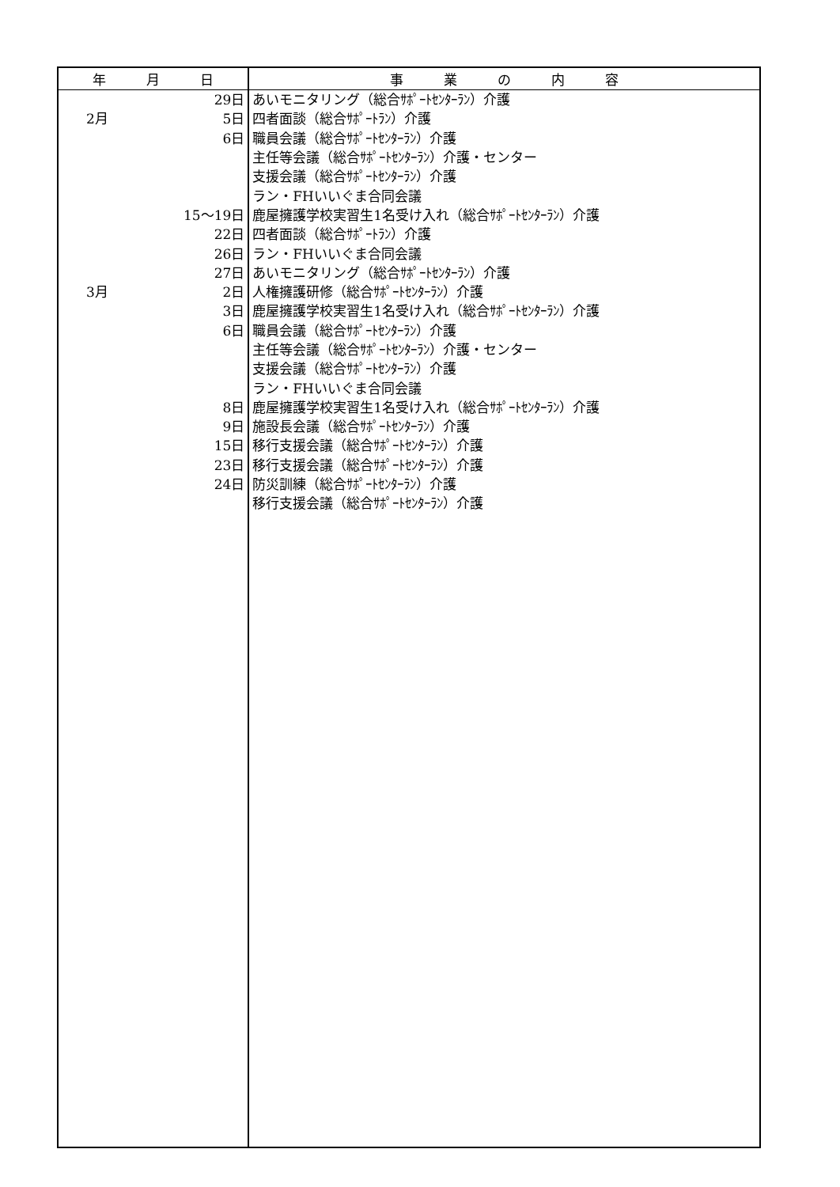| 年 月 日 | | 事 業 の 内 容 |
| --- | --- | --- |
| | 29日 | あいモニタリング（総合ｻﾎﾟｰﾄｾﾝﾀｰﾗﾝ）介護 |
| 2月 | 5日 | 四者面談（総合ｻﾎﾟｰﾄﾗﾝ）介護 |
| | 6日 | 職員会議（総合ｻﾎﾟｰﾄｾﾝﾀｰﾗﾝ）介護 |
| | | 主任等会議（総合ｻﾎﾟｰﾄｾﾝﾀｰﾗﾝ）介護・センター |
| | | 支援会議（総合ｻﾎﾟｰﾄｾﾝﾀｰﾗﾝ）介護 |
| | | ラン・FHいいぐま合同会議 |
| | 15～19日 | 鹿屋擁護学校実習生1名受け入れ（総合ｻﾎﾟｰﾄｾﾝﾀｰﾗﾝ）介護 |
| | 22日 | 四者面談（総合ｻﾎﾟｰﾄﾗﾝ）介護 |
| | 26日 | ラン・FHいいぐま合同会議 |
| | 27日 | あいモニタリング（総合ｻﾎﾟｰﾄｾﾝﾀｰﾗﾝ）介護 |
| 3月 | 2日 | 人権擁護研修（総合ｻﾎﾟｰﾄｾﾝﾀｰﾗﾝ）介護 |
| | 3日 | 鹿屋擁護学校実習生1名受け入れ（総合ｻﾎﾟｰﾄｾﾝﾀｰﾗﾝ）介護 |
| | 6日 | 職員会議（総合ｻﾎﾟｰﾄｾﾝﾀｰﾗﾝ）介護 |
| | | 主任等会議（総合ｻﾎﾟｰﾄｾﾝﾀｰﾗﾝ）介護・センター |
| | | 支援会議（総合ｻﾎﾟｰﾄｾﾝﾀｰﾗﾝ）介護 |
| | | ラン・FHいいぐま合同会議 |
| | 8日 | 鹿屋擁護学校実習生1名受け入れ（総合ｻﾎﾟｰﾄｾﾝﾀｰﾗﾝ）介護 |
| | 9日 | 施設長会議（総合ｻﾎﾟｰﾄｾﾝﾀｰﾗﾝ）介護 |
| | 15日 | 移行支援会議（総合ｻﾎﾟｰﾄｾﾝﾀｰﾗﾝ）介護 |
| | 23日 | 移行支援会議（総合ｻﾎﾟｰﾄｾﾝﾀｰﾗﾝ）介護 |
| | 24日 | 防災訓練（総合ｻﾎﾟｰﾄｾﾝﾀｰﾗﾝ）介護 |
| | | 移行支援会議（総合ｻﾎﾟｰﾄｾﾝﾀｰﾗﾝ）介護 |